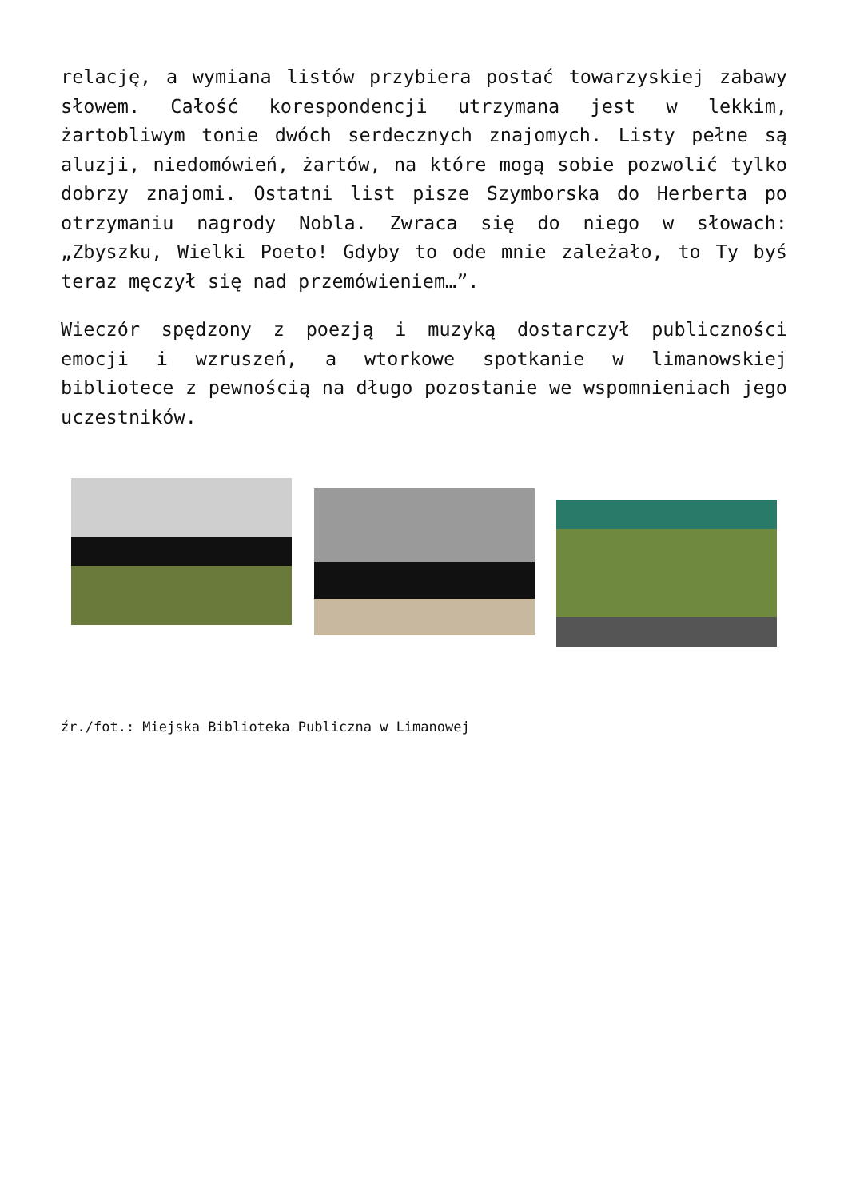relację, a wymiana listów przybiera postać towarzyskiej zabawy słowem. Całość korespondencji utrzymana jest w lekkim, żartobliwym tonie dwóch serdecznych znajomych. Listy pełne są aluzji, niedomówień, żartów, na które mogą sobie pozwolić tylko dobrzy znajomi. Ostatni list pisze Szymborska do Herberta po otrzymaniu nagrody Nobla. Zwraca się do niego w słowach: „Zbyszku, Wielki Poeto! Gdyby to ode mnie zależało, to Ty byś teraz męczył się nad przemówieniem…”.
Wieczór spędzony z poezją i muzyką dostarczył publiczności emocji i wzruszeń, a wtorkowe spotkanie w limanowskiej bibliotece z pewnością na długo pozostanie we wspomnieniach jego uczestników.
źr./fot.: Miejska Biblioteka Publiczna w Limanowej